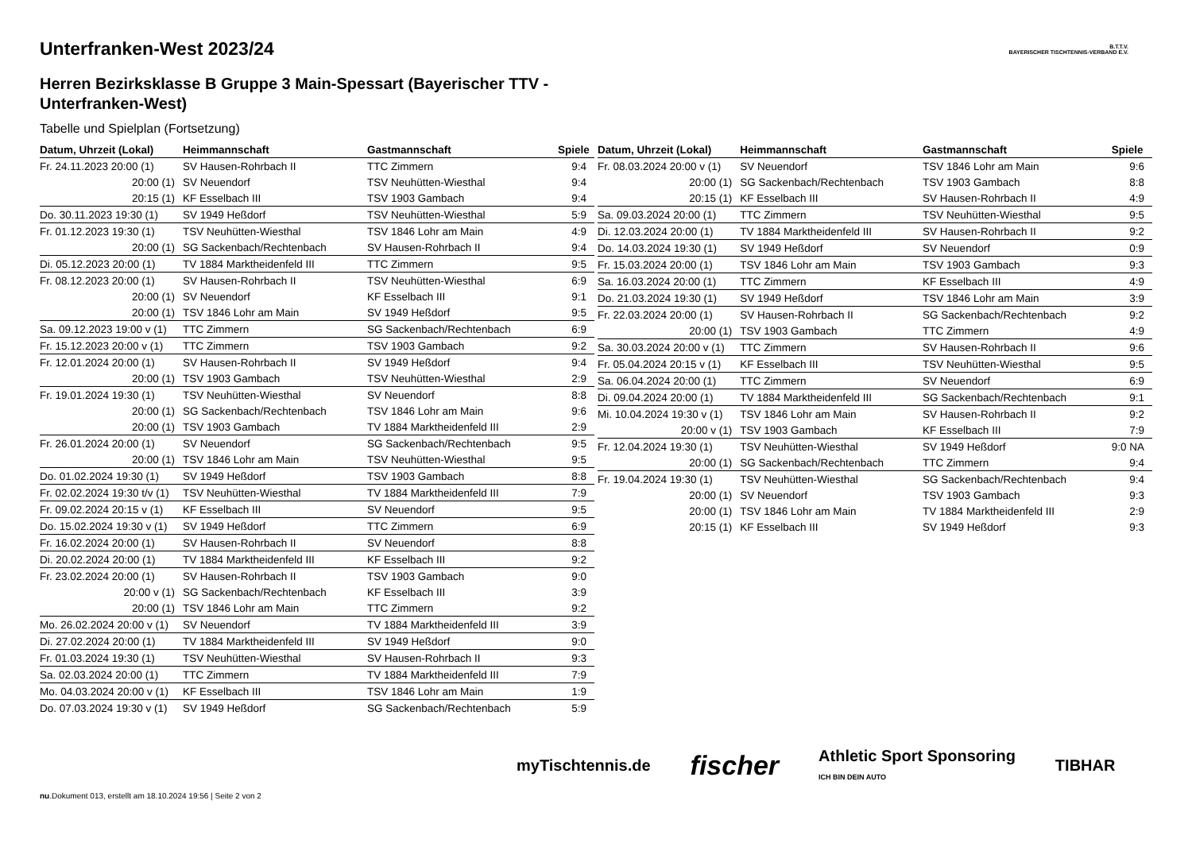B.T.T.V.
BAYERISCHER TISCHTENNIS-VERBAND E.V.
Unterfranken-West 2023/24
Herren Bezirksklasse B Gruppe 3 Main-Spessart (Bayerischer TTV - Unterfranken-West)
Tabelle und Spielplan (Fortsetzung)
| Datum, Uhrzeit (Lokal) | Heimmannschaft | Gastmannschaft | Spiele |
| --- | --- | --- | --- |
| Fr. 24.11.2023 20:00 (1) | SV Hausen-Rohrbach II | TTC Zimmern | 9:4 |
| 20:00 (1) | SV Neuendorf | TSV Neuhütten-Wiesthal | 9:4 |
| 20:15 (1) | KF Esselbach III | TSV 1903 Gambach | 9:4 |
| Do. 30.11.2023 19:30 (1) | SV 1949 Heßdorf | TSV Neuhütten-Wiesthal | 5:9 |
| Fr. 01.12.2023 19:30 (1) | TSV Neuhütten-Wiesthal | TSV 1846 Lohr am Main | 4:9 |
| 20:00 (1) | SG Sackenbach/Rechtenbach | SV Hausen-Rohrbach II | 9:4 |
| Di. 05.12.2023 20:00 (1) | TV 1884 Marktheidenfeld III | TTC Zimmern | 9:5 |
| Fr. 08.12.2023 20:00 (1) | SV Hausen-Rohrbach II | TSV Neuhütten-Wiesthal | 6:9 |
| 20:00 (1) | SV Neuendorf | KF Esselbach III | 9:1 |
| 20:00 (1) | TSV 1846 Lohr am Main | SV 1949 Heßdorf | 9:5 |
| Sa. 09.12.2023 19:00 v (1) | TTC Zimmern | SG Sackenbach/Rechtenbach | 6:9 |
| Fr. 15.12.2023 20:00 v (1) | TTC Zimmern | TSV 1903 Gambach | 9:2 |
| Fr. 12.01.2024 20:00 (1) | SV Hausen-Rohrbach II | SV 1949 Heßdorf | 9:4 |
| 20:00 (1) | TSV 1903 Gambach | TSV Neuhütten-Wiesthal | 2:9 |
| Fr. 19.01.2024 19:30 (1) | TSV Neuhütten-Wiesthal | SV Neuendorf | 8:8 |
| 20:00 (1) | SG Sackenbach/Rechtenbach | TSV 1846 Lohr am Main | 9:6 |
| 20:00 (1) | TSV 1903 Gambach | TV 1884 Marktheidenfeld III | 2:9 |
| Fr. 26.01.2024 20:00 (1) | SV Neuendorf | SG Sackenbach/Rechtenbach | 9:5 |
| 20:00 (1) | TSV 1846 Lohr am Main | TSV Neuhütten-Wiesthal | 9:5 |
| Do. 01.02.2024 19:30 (1) | SV 1949 Heßdorf | TSV 1903 Gambach | 8:8 |
| Fr. 02.02.2024 19:30 t/v (1) | TSV Neuhütten-Wiesthal | TV 1884 Marktheidenfeld III | 7:9 |
| Fr. 09.02.2024 20:15 v (1) | KF Esselbach III | SV Neuendorf | 9:5 |
| Do. 15.02.2024 19:30 v (1) | SV 1949 Heßdorf | TTC Zimmern | 6:9 |
| Fr. 16.02.2024 20:00 (1) | SV Hausen-Rohrbach II | SV Neuendorf | 8:8 |
| Di. 20.02.2024 20:00 (1) | TV 1884 Marktheidenfeld III | KF Esselbach III | 9:2 |
| Fr. 23.02.2024 20:00 (1) | SV Hausen-Rohrbach II | TSV 1903 Gambach | 9:0 |
| 20:00 v (1) | SG Sackenbach/Rechtenbach | KF Esselbach III | 3:9 |
| 20:00 (1) | TSV 1846 Lohr am Main | TTC Zimmern | 9:2 |
| Mo. 26.02.2024 20:00 v (1) | SV Neuendorf | TV 1884 Marktheidenfeld III | 3:9 |
| Di. 27.02.2024 20:00 (1) | TV 1884 Marktheidenfeld III | SV 1949 Heßdorf | 9:0 |
| Fr. 01.03.2024 19:30 (1) | TSV Neuhütten-Wiesthal | SV Hausen-Rohrbach II | 9:3 |
| Sa. 02.03.2024 20:00 (1) | TTC Zimmern | TV 1884 Marktheidenfeld III | 7:9 |
| Mo. 04.03.2024 20:00 v (1) | KF Esselbach III | TSV 1846 Lohr am Main | 1:9 |
| Do. 07.03.2024 19:30 v (1) | SV 1949 Heßdorf | SG Sackenbach/Rechtenbach | 5:9 |
| Datum, Uhrzeit (Lokal) | Heimmannschaft | Gastmannschaft | Spiele |
| --- | --- | --- | --- |
| Fr. 08.03.2024 20:00 v (1) | SV Neuendorf | TSV 1846 Lohr am Main | 9:6 |
| 20:00 (1) | SG Sackenbach/Rechtenbach | TSV 1903 Gambach | 8:8 |
| 20:15 (1) | KF Esselbach III | SV Hausen-Rohrbach II | 4:9 |
| Sa. 09.03.2024 20:00 (1) | TTC Zimmern | TSV Neuhütten-Wiesthal | 9:5 |
| Di. 12.03.2024 20:00 (1) | TV 1884 Marktheidenfeld III | SV Hausen-Rohrbach II | 9:2 |
| Do. 14.03.2024 19:30 (1) | SV 1949 Heßdorf | SV Neuendorf | 0:9 |
| Fr. 15.03.2024 20:00 (1) | TSV 1846 Lohr am Main | TSV 1903 Gambach | 9:3 |
| Sa. 16.03.2024 20:00 (1) | TTC Zimmern | KF Esselbach III | 4:9 |
| Do. 21.03.2024 19:30 (1) | SV 1949 Heßdorf | TSV 1846 Lohr am Main | 3:9 |
| Fr. 22.03.2024 20:00 (1) | SV Hausen-Rohrbach II | SG Sackenbach/Rechtenbach | 9:2 |
| 20:00 (1) | TSV 1903 Gambach | TTC Zimmern | 4:9 |
| Sa. 30.03.2024 20:00 v (1) | TTC Zimmern | SV Hausen-Rohrbach II | 9:6 |
| Fr. 05.04.2024 20:15 v (1) | KF Esselbach III | TSV Neuhütten-Wiesthal | 9:5 |
| Sa. 06.04.2024 20:00 (1) | TTC Zimmern | SV Neuendorf | 6:9 |
| Di. 09.04.2024 20:00 (1) | TV 1884 Marktheidenfeld III | SG Sackenbach/Rechtenbach | 9:1 |
| Mi. 10.04.2024 19:30 v (1) | TSV 1846 Lohr am Main | SV Hausen-Rohrbach II | 9:2 |
| 20:00 v (1) | TSV 1903 Gambach | KF Esselbach III | 7:9 |
| Fr. 12.04.2024 19:30 (1) | TSV Neuhütten-Wiesthal | SV 1949 Heßdorf | 9:0 NA |
| 20:00 (1) | SG Sackenbach/Rechtenbach | TTC Zimmern | 9:4 |
| Fr. 19.04.2024 19:30 (1) | TSV Neuhütten-Wiesthal | SG Sackenbach/Rechtenbach | 9:4 |
| 20:00 (1) | SV Neuendorf | TSV 1903 Gambach | 9:3 |
| 20:00 (1) | TSV 1846 Lohr am Main | TV 1884 Marktheidenfeld III | 2:9 |
| 20:15 (1) | KF Esselbach III | SV 1949 Heßdorf | 9:3 |
myTischtennis.de fischer Athletic Sport Sponsoring
ICH BIN DEIN AUTO TIBHAR
nu.Dokument 013, erstellt am 18.10.2024 19:56 | Seite 2 von 2